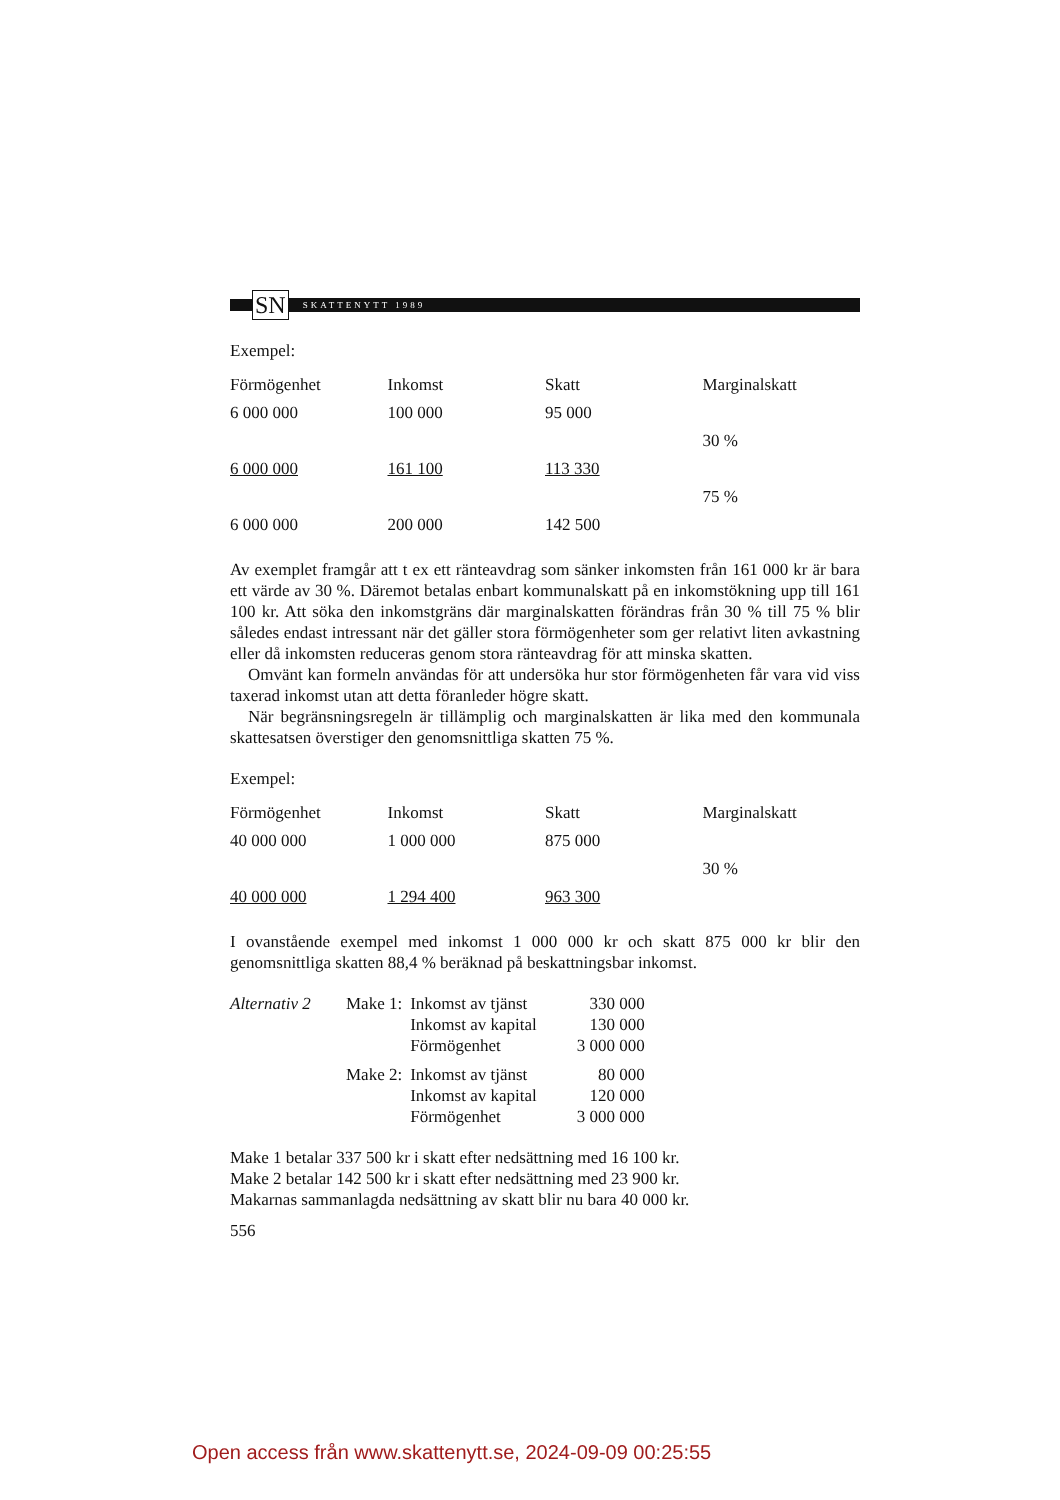SN
SKATTENYTT 1989
Exempel:
| Förmögenhet | Inkomst | Skatt | Marginalskatt |
| --- | --- | --- | --- |
| 6 000 000 | 100 000 | 95 000 | |
| | | | 30 % |
| 6 000 000 | 161 100 | 113 330 | |
| | | | 75 % |
| 6 000 000 | 200 000 | 142 500 | |
Av exemplet framgår att t ex ett ränteavdrag som sänker inkomsten från 161 000 kr är bara ett värde av 30 %. Däremot betalas enbart kommunalskatt på en inkomstökning upp till 161 100 kr. Att söka den inkomstgräns där marginalskatten förändras från 30 % till 75 % blir således endast intressant när det gäller stora förmögenheter som ger relativt liten avkastning eller då inkomsten reduceras genom stora ränteavdrag för att minska skatten.
Omvänt kan formeln användas för att undersöka hur stor förmögenheten får vara vid viss taxerad inkomst utan att detta föranleder högre skatt.
När begränsningsregeln är tillämplig och marginalskatten är lika med den kommunala skattesatsen överstiger den genomsnittliga skatten 75 %.
Exempel:
| Förmögenhet | Inkomst | Skatt | Marginalskatt |
| --- | --- | --- | --- |
| 40 000 000 | 1 000 000 | 875 000 | |
| | | | 30 % |
| 40 000 000 | 1 294 400 | 963 300 | |
I ovanstående exempel med inkomst 1 000 000 kr och skatt 875 000 kr blir den genomsnittliga skatten 88,4 % beräknad på beskattningsbar inkomst.
| Alternativ 2 | Make 1: | Inkomst av tjänst | 330 000 |
| | | Inkomst av kapital | 130 000 |
| | | Förmögenhet | 3 000 000 |
| | Make 2: | Inkomst av tjänst | 80 000 |
| | | Inkomst av kapital | 120 000 |
| | | Förmögenhet | 3 000 000 |
Make 1 betalar 337 500 kr i skatt efter nedsättning med 16 100 kr.
Make 2 betalar 142 500 kr i skatt efter nedsättning med 23 900 kr.
Makarnas sammanlagda nedsättning av skatt blir nu bara 40 000 kr.
556
Open access från www.skattenytt.se, 2024-09-09 00:25:55